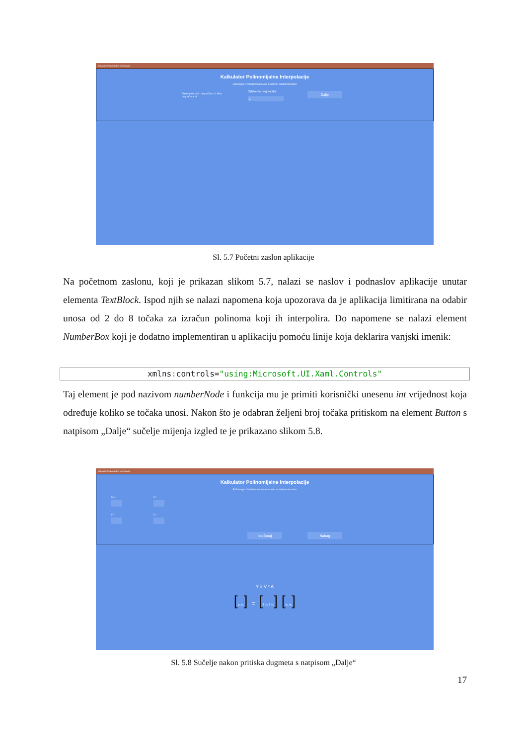Kalkulator Polinomijalne Interpolacije
Kalkulator Polinomijalne Interpolacije
Računanje s Vandermondovom matricom i determinantom
Napomena: Min. broj točaka: 2, Max. broj točaka: 8.
Odaberite broj točaka:
2
Dalje
Sl. 5.7 Početni zaslon aplikacije
Na početnom zaslonu, koji je prikazan slikom 5.7, nalazi se naslov i podnaslov aplikacije unutar elementa TextBlock. Ispod njih se nalazi napomena koja upozorava da je aplikacija limitirana na odabir unosa od 2 do 8 točaka za izračun polinoma koji ih interpolira. Do napomene se nalazi element NumberBox koji je dodatno implementiran u aplikaciju pomoću linije koja deklarira vanjski imenik:
xmlns: controls="using:Microsoft.UI.Xaml.Controls"
Taj element je pod nazivom numberNode i funkcija mu je primiti korisnički unesenu int vrijednost koja određuje koliko se točaka unosi. Nakon što je odabran željeni broj točaka pritiskom na element Button s natpisom „Dalje“ sučelje mijenja izgled te je prikazano slikom 5.8.
Kalkulator Polinomijalne Interpolacije
Kalkulator Polinomijalne Interpolacije
Računanje s Vandermondovom matricom i determinantom
x₀ : x₁ :
y₀ : y₁ :
Izračunaj Natrag
Y = V * A
[y₀ y₁] = [1 x₀ 1 x₁] [a₀ a₁]
Sl. 5.8 Sučelje nakon pritiska dugmeta s natpisom „Dalje“
17